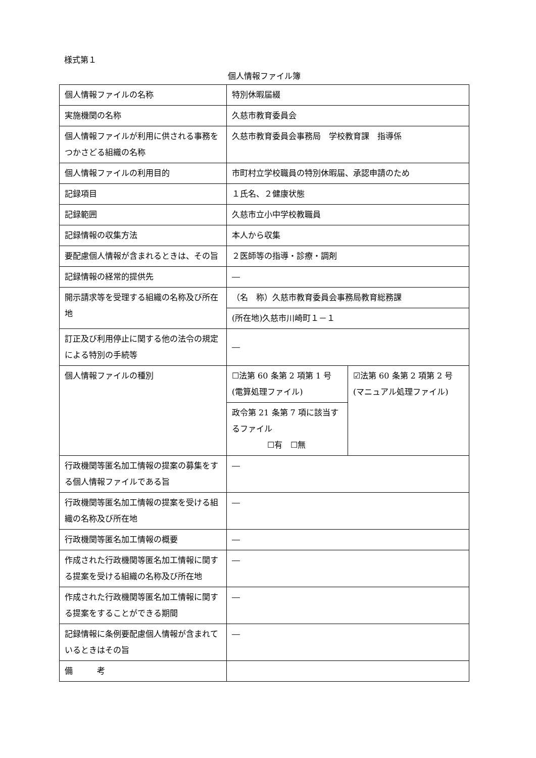様式第１
個人情報ファイル簿
| 個人情報ファイルの名称 | 特別休暇届綴 | |
| 実施機関の名称 | 久慈市教育委員会 | |
| 個人情報ファイルが利用に供される事務をつかさどる組織の名称 | 久慈市教育委員会事務局 学校教育課 指導係 | |
| 個人情報ファイルの利用目的 | 市町村立学校職員の特別休暇届、承認申請のため | |
| 記録項目 | １氏名、２健康状態 | |
| 記録範囲 | 久慈市立小中学校教職員 | |
| 記録情報の収集方法 | 本人から収集 | |
| 要配慮個人情報が含まれるときは、その旨 | ２医師等の指導・診療・調剤 | |
| 記録情報の経常的提供先 | ― | |
| 開示請求等を受理する組織の名称及び所在地 | （名 称）久慈市教育委員会事務局教育総務課 | |
| | (所在地)久慈市川崎町１－１ | |
| 訂正及び利用停止に関する他の法令の規定による特別の手続等 | ― | |
| 個人情報ファイルの種別 | ☐法第 60 条第 2 項第 1 号(電算処理ファイル) | ☑法第 60 条第 2 項第 2 号(マニュアル処理ファイル) |
| | 政令第 21 条第 7 項に該当するファイル ☐有 ☐無 | |
| 行政機関等匿名加工情報の提案の募集をする個人情報ファイルである旨 | ― | |
| 行政機関等匿名加工情報の提案を受ける組織の名称及び所在地 | ― | |
| 行政機関等匿名加工情報の概要 | ― | |
| 作成された行政機関等匿名加工情報に関する提案を受ける組織の名称及び所在地 | ― | |
| 作成された行政機関等匿名加工情報に関する提案をすることができる期間 | ― | |
| 記録情報に条例要配慮個人情報が含まれているときはその旨 | ― | |
| 備 考 | | |